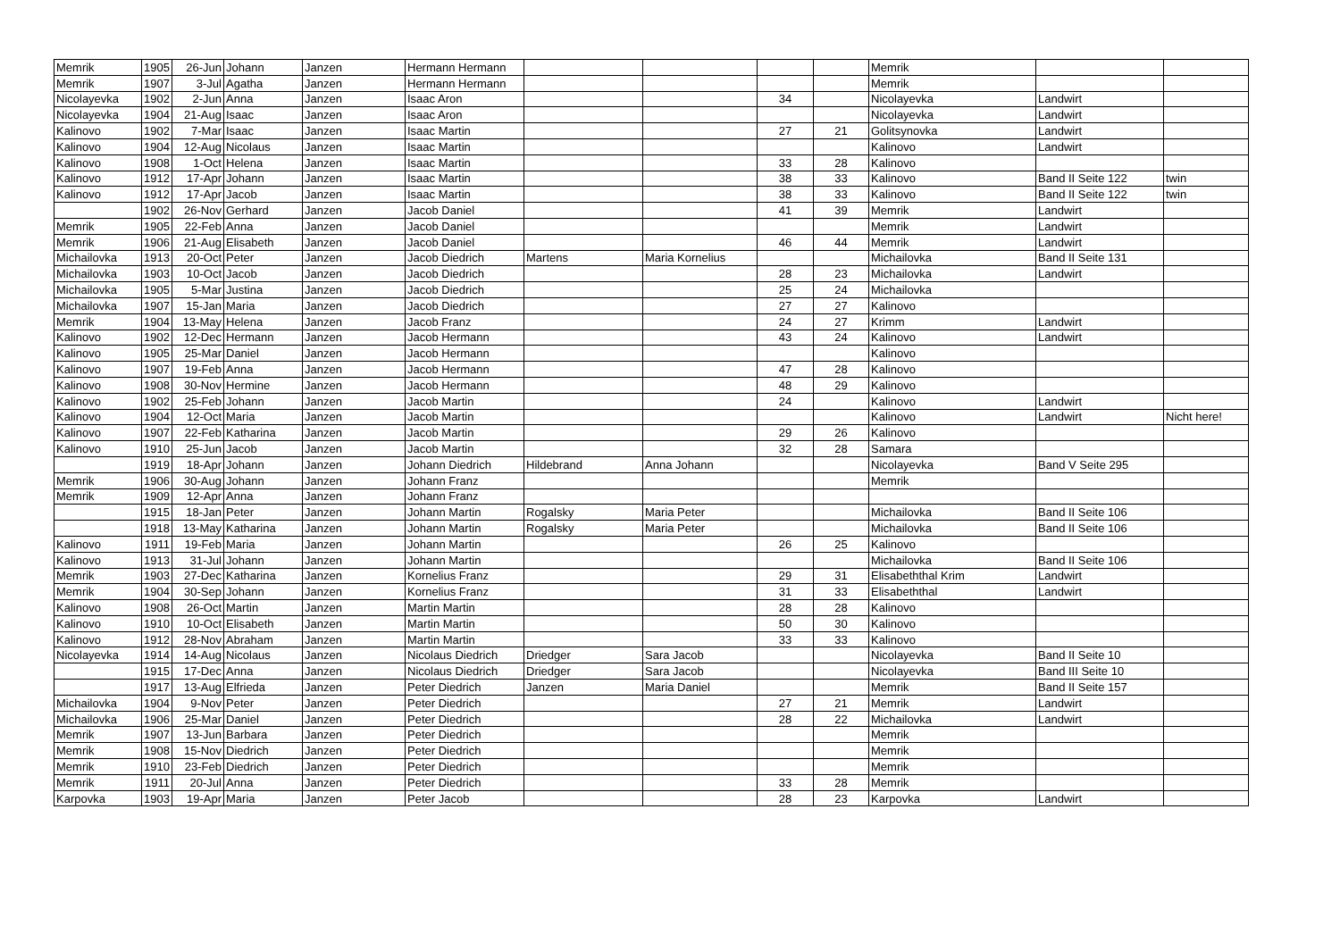| Memrik | 1905 | 26-Jun | Johann | Janzen | Hermann Hermann | | | | | Memrik | | |
| Memrik | 1907 | 3-Jul | Agatha | Janzen | Hermann Hermann | | | | | Memrik | | |
| Nicolayevka | 1902 | 2-Jun | Anna | Janzen | Isaac Aron | | | 34 | | Nicolayevka | Landwirt | |
| Nicolayevka | 1904 | 21-Aug | Isaac | Janzen | Isaac Aron | | | | | Nicolayevka | Landwirt | |
| Kalinovo | 1902 | 7-Mar | Isaac | Janzen | Isaac Martin | | | 27 | 21 | Golitsynovka | Landwirt | |
| Kalinovo | 1904 | 12-Aug | Nicolaus | Janzen | Isaac Martin | | | | | Kalinovo | Landwirt | |
| Kalinovo | 1908 | 1-Oct | Helena | Janzen | Isaac Martin | | | 33 | 28 | Kalinovo | | |
| Kalinovo | 1912 | 17-Apr | Johann | Janzen | Isaac Martin | | | 38 | 33 | Kalinovo | Band II Seite 122 | twin |
| Kalinovo | 1912 | 17-Apr | Jacob | Janzen | Isaac Martin | | | 38 | 33 | Kalinovo | Band II Seite 122 | twin |
| | 1902 | 26-Nov | Gerhard | Janzen | Jacob Daniel | | | 41 | 39 | Memrik | Landwirt | |
| Memrik | 1905 | 22-Feb | Anna | Janzen | Jacob Daniel | | | | | Memrik | Landwirt | |
| Memrik | 1906 | 21-Aug | Elisabeth | Janzen | Jacob Daniel | | | 46 | 44 | Memrik | Landwirt | |
| Michailovka | 1913 | 20-Oct | Peter | Janzen | Jacob Diedrich | Martens | Maria Kornelius | | | Michailovka | Band II Seite 131 | |
| Michailovka | 1903 | 10-Oct | Jacob | Janzen | Jacob Diedrich | | | 28 | 23 | Michailovka | Landwirt | |
| Michailovka | 1905 | 5-Mar | Justina | Janzen | Jacob Diedrich | | | 25 | 24 | Michailovka | | |
| Michailovka | 1907 | 15-Jan | Maria | Janzen | Jacob Diedrich | | | 27 | 27 | Kalinovo | | |
| Memrik | 1904 | 13-May | Helena | Janzen | Jacob Franz | | | 24 | 27 | Krimm | Landwirt | |
| Kalinovo | 1902 | 12-Dec | Hermann | Janzen | Jacob Hermann | | | 43 | 24 | Kalinovo | Landwirt | |
| Kalinovo | 1905 | 25-Mar | Daniel | Janzen | Jacob Hermann | | | | | Kalinovo | | |
| Kalinovo | 1907 | 19-Feb | Anna | Janzen | Jacob Hermann | | | 47 | 28 | Kalinovo | | |
| Kalinovo | 1908 | 30-Nov | Hermine | Janzen | Jacob Hermann | | | 48 | 29 | Kalinovo | | |
| Kalinovo | 1902 | 25-Feb | Johann | Janzen | Jacob Martin | | | 24 | | Kalinovo | Landwirt | |
| Kalinovo | 1904 | 12-Oct | Maria | Janzen | Jacob Martin | | | | | Kalinovo | Landwirt | Nicht here! |
| Kalinovo | 1907 | 22-Feb | Katharina | Janzen | Jacob Martin | | | 29 | 26 | Kalinovo | | |
| Kalinovo | 1910 | 25-Jun | Jacob | Janzen | Jacob Martin | | | 32 | 28 | Samara | | |
| | 1919 | 18-Apr | Johann | Janzen | Johann Diedrich | Hildebrand | Anna Johann | | | Nicolayevka | Band V Seite 295 | |
| Memrik | 1906 | 30-Aug | Johann | Janzen | Johann Franz | | | | | Memrik | | |
| Memrik | 1909 | 12-Apr | Anna | Janzen | Johann Franz | | | | | | | |
| | 1915 | 18-Jan | Peter | Janzen | Johann Martin | Rogalsky | Maria Peter | | | Michailovka | Band II Seite 106 | |
| | 1918 | 13-May | Katharina | Janzen | Johann Martin | Rogalsky | Maria Peter | | | Michailovka | Band II Seite 106 | |
| Kalinovo | 1911 | 19-Feb | Maria | Janzen | Johann Martin | | | 26 | 25 | Kalinovo | | |
| Kalinovo | 1913 | 31-Jul | Johann | Janzen | Johann Martin | | | | | Michailovka | Band II Seite 106 | |
| Memrik | 1903 | 27-Dec | Katharina | Janzen | Kornelius Franz | | | 29 | 31 | Elisabeththal Krim | Landwirt | |
| Memrik | 1904 | 30-Sep | Johann | Janzen | Kornelius Franz | | | 31 | 33 | Elisabeththal | Landwirt | |
| Kalinovo | 1908 | 26-Oct | Martin | Janzen | Martin Martin | | | 28 | 28 | Kalinovo | | |
| Kalinovo | 1910 | 10-Oct | Elisabeth | Janzen | Martin Martin | | | 50 | 30 | Kalinovo | | |
| Kalinovo | 1912 | 28-Nov | Abraham | Janzen | Martin Martin | | | 33 | 33 | Kalinovo | | |
| Nicolayevka | 1914 | 14-Aug | Nicolaus | Janzen | Nicolaus Diedrich | Driedger | Sara Jacob | | | Nicolayevka | Band II Seite 10 | |
| | 1915 | 17-Dec | Anna | Janzen | Nicolaus Diedrich | Driedger | Sara Jacob | | | Nicolayevka | Band III Seite 10 | |
| | 1917 | 13-Aug | Elfrieda | Janzen | Peter Diedrich | Janzen | Maria Daniel | | | Memrik | Band II Seite 157 | |
| Michailovka | 1904 | 9-Nov | Peter | Janzen | Peter Diedrich | | | 27 | 21 | Memrik | Landwirt | |
| Michailovka | 1906 | 25-Mar | Daniel | Janzen | Peter Diedrich | | | 28 | 22 | Michailovka | Landwirt | |
| Memrik | 1907 | 13-Jun | Barbara | Janzen | Peter Diedrich | | | | | Memrik | | |
| Memrik | 1908 | 15-Nov | Diedrich | Janzen | Peter Diedrich | | | | | Memrik | | |
| Memrik | 1910 | 23-Feb | Diedrich | Janzen | Peter Diedrich | | | | | Memrik | | |
| Memrik | 1911 | 20-Jul | Anna | Janzen | Peter Diedrich | | | 33 | 28 | Memrik | | |
| Karpovka | 1903 | 19-Apr | Maria | Janzen | Peter Jacob | | | 28 | 23 | Karpovka | Landwirt | |